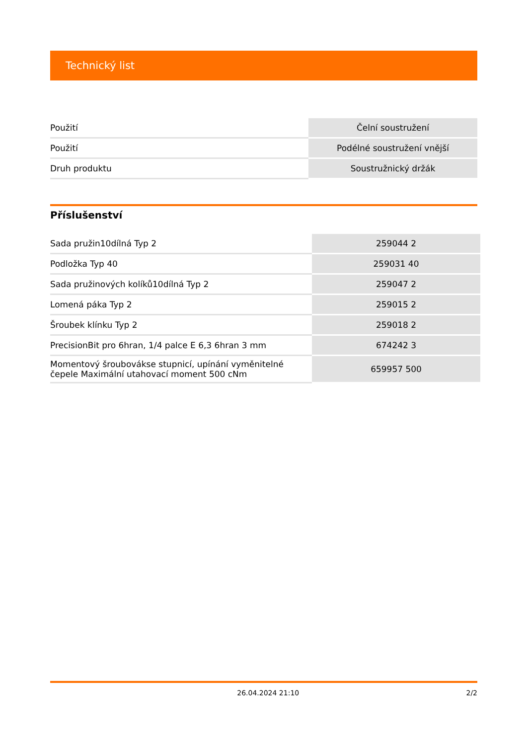Technický list
| Použití | Čelní soustružení |
| Použití | Podélné soustružení vnější |
| Druh produktu | Soustružnický držák |
Příslušenství
| Sada pružin10dílná Typ 2 | 259044 2 |
| Podložka Typ 40 | 259031 40 |
| Sada pružinových kolíků10dílná Typ 2 | 259047 2 |
| Lomená páka Typ 2 | 259015 2 |
| Šroubek klínku Typ 2 | 259018 2 |
| PrecisionBit pro 6hran, 1/4 palce E 6,3 6hran 3 mm | 674242 3 |
| Momentový šroubovákse stupnicí, upínání vyměnitelné čepele Maximální utahovací moment 500 cNm | 659957 500 |
26.04.2024 21:10 2/2